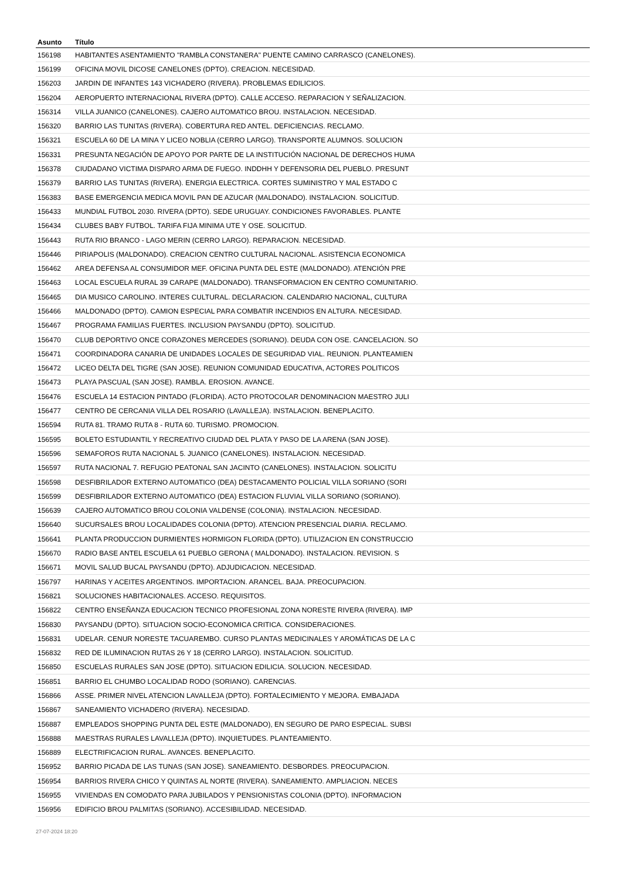| Asunto | Título |
| --- | --- |
| 156198 | HABITANTES ASENTAMIENTO "RAMBLA CONSTANERA" PUENTE CAMINO CARRASCO (CANELONES). |
| 156199 | OFICINA MOVIL DICOSE CANELONES (DPTO). CREACION. NECESIDAD. |
| 156203 | JARDIN DE INFANTES 143 VICHADERO (RIVERA). PROBLEMAS EDILICIOS. |
| 156204 | AEROPUERTO INTERNACIONAL RIVERA (DPTO). CALLE ACCESO. REPARACION Y SEÑALIZACION. |
| 156314 | VILLA JUANICO (CANELONES). CAJERO AUTOMATICO BROU. INSTALACION. NECESIDAD. |
| 156320 | BARRIO LAS TUNITAS (RIVERA). COBERTURA RED ANTEL. DEFICIENCIAS. RECLAMO. |
| 156321 | ESCUELA 60 DE LA MINA Y LICEO NOBLIA (CERRO LARGO). TRANSPORTE ALUMNOS. SOLUCION |
| 156331 | PRESUNTA NEGACIÓN DE APOYO POR PARTE DE LA INSTITUCIÓN NACIONAL DE DERECHOS HUMA |
| 156378 | CIUDADANO VICTIMA DISPARO ARMA DE FUEGO. INDDHH Y DEFENSORIA DEL PUEBLO. PRESUNT |
| 156379 | BARRIO LAS TUNITAS (RIVERA). ENERGIA ELECTRICA. CORTES SUMINISTRO Y MAL ESTADO C |
| 156383 | BASE EMERGENCIA MEDICA MOVIL PAN DE AZUCAR (MALDONADO). INSTALACION. SOLICITUD. |
| 156433 | MUNDIAL FUTBOL 2030. RIVERA (DPTO). SEDE URUGUAY. CONDICIONES FAVORABLES. PLANTE |
| 156434 | CLUBES BABY FUTBOL. TARIFA FIJA MINIMA UTE Y OSE. SOLICITUD. |
| 156443 | RUTA RIO BRANCO - LAGO MERIN (CERRO LARGO). REPARACION. NECESIDAD. |
| 156446 | PIRIAPOLIS (MALDONADO). CREACION CENTRO CULTURAL NACIONAL. ASISTENCIA ECONOMICA |
| 156462 | AREA DEFENSA AL CONSUMIDOR MEF. OFICINA PUNTA DEL ESTE (MALDONADO). ATENCIÓN PRE |
| 156463 | LOCAL ESCUELA RURAL 39 CARAPE (MALDONADO). TRANSFORMACION EN CENTRO COMUNITARIO. |
| 156465 | DIA MUSICO CAROLINO. INTERES CULTURAL. DECLARACION. CALENDARIO NACIONAL, CULTURA |
| 156466 | MALDONADO (DPTO). CAMION ESPECIAL PARA COMBATIR INCENDIOS EN ALTURA. NECESIDAD. |
| 156467 | PROGRAMA FAMILIAS FUERTES. INCLUSION PAYSANDU (DPTO). SOLICITUD. |
| 156470 | CLUB DEPORTIVO ONCE CORAZONES MERCEDES (SORIANO). DEUDA CON OSE. CANCELACION. SO |
| 156471 | COORDINADORA CANARIA DE UNIDADES LOCALES DE SEGURIDAD VIAL. REUNION. PLANTEAMIEN |
| 156472 | LICEO DELTA DEL TIGRE (SAN JOSE). REUNION COMUNIDAD EDUCATIVA, ACTORES POLITICOS |
| 156473 | PLAYA PASCUAL (SAN JOSE). RAMBLA. EROSION. AVANCE. |
| 156476 | ESCUELA 14 ESTACION PINTADO (FLORIDA). ACTO PROTOCOLAR DENOMINACION MAESTRO JULI |
| 156477 | CENTRO DE CERCANIA VILLA DEL ROSARIO (LAVALLEJA). INSTALACION. BENEPLACITO. |
| 156594 | RUTA 81. TRAMO RUTA 8 - RUTA 60. TURISMO. PROMOCION. |
| 156595 | BOLETO ESTUDIANTIL Y RECREATIVO CIUDAD DEL PLATA Y PASO DE LA ARENA (SAN JOSE). |
| 156596 | SEMAFOROS RUTA NACIONAL 5. JUANICO (CANELONES). INSTALACION. NECESIDAD. |
| 156597 | RUTA NACIONAL 7. REFUGIO PEATONAL SAN JACINTO (CANELONES). INSTALACION. SOLICITU |
| 156598 | DESFIBRILADOR EXTERNO AUTOMATICO (DEA) DESTACAMENTO POLICIAL VILLA SORIANO (SORI |
| 156599 | DESFIBRILADOR EXTERNO AUTOMATICO (DEA) ESTACION FLUVIAL VILLA SORIANO (SORIANO). |
| 156639 | CAJERO AUTOMATICO BROU COLONIA VALDENSE (COLONIA). INSTALACION. NECESIDAD. |
| 156640 | SUCURSALES BROU LOCALIDADES COLONIA (DPTO). ATENCION PRESENCIAL DIARIA. RECLAMO. |
| 156641 | PLANTA PRODUCCION DURMIENTES HORMIGON FLORIDA (DPTO). UTILIZACION EN CONSTRUCCIO |
| 156670 | RADIO BASE ANTEL ESCUELA 61 PUEBLO GERONA ( MALDONADO). INSTALACION. REVISION. S |
| 156671 | MOVIL SALUD BUCAL PAYSANDU (DPTO). ADJUDICACION. NECESIDAD. |
| 156797 | HARINAS Y ACEITES ARGENTINOS. IMPORTACION. ARANCEL. BAJA. PREOCUPACION. |
| 156821 | SOLUCIONES HABITACIONALES. ACCESO. REQUISITOS. |
| 156822 | CENTRO ENSEÑANZA EDUCACION TECNICO PROFESIONAL ZONA NORESTE RIVERA (RIVERA). IMP |
| 156830 | PAYSANDU (DPTO). SITUACION SOCIO-ECONOMICA CRITICA. CONSIDERACIONES. |
| 156831 | UDELAR. CENUR NORESTE TACUAREMBO. CURSO PLANTAS MEDICINALES Y AROMÁTICAS DE LA C |
| 156832 | RED DE ILUMINACION RUTAS 26 Y 18 (CERRO LARGO). INSTALACION. SOLICITUD. |
| 156850 | ESCUELAS RURALES SAN JOSE (DPTO). SITUACION EDILICIA. SOLUCION. NECESIDAD. |
| 156851 | BARRIO EL CHUMBO LOCALIDAD RODO (SORIANO). CARENCIAS. |
| 156866 | ASSE. PRIMER NIVEL ATENCION LAVALLEJA (DPTO). FORTALECIMIENTO Y MEJORA. EMBAJADA |
| 156867 | SANEAMIENTO VICHADERO (RIVERA). NECESIDAD. |
| 156887 | EMPLEADOS SHOPPING PUNTA DEL ESTE (MALDONADO), EN SEGURO DE PARO ESPECIAL. SUBSI |
| 156888 | MAESTRAS RURALES LAVALLEJA (DPTO). INQUIETUDES. PLANTEAMIENTO. |
| 156889 | ELECTRIFICACION RURAL. AVANCES. BENEPLACITO. |
| 156952 | BARRIO PICADA DE LAS TUNAS (SAN JOSE). SANEAMIENTO. DESBORDES. PREOCUPACION. |
| 156954 | BARRIOS RIVERA CHICO Y QUINTAS AL NORTE (RIVERA). SANEAMIENTO. AMPLIACION. NECES |
| 156955 | VIVIENDAS EN COMODATO PARA JUBILADOS Y PENSIONISTAS COLONIA (DPTO). INFORMACION |
| 156956 | EDIFICIO BROU PALMITAS (SORIANO). ACCESIBILIDAD. NECESIDAD. |
27-07-2024 18:20